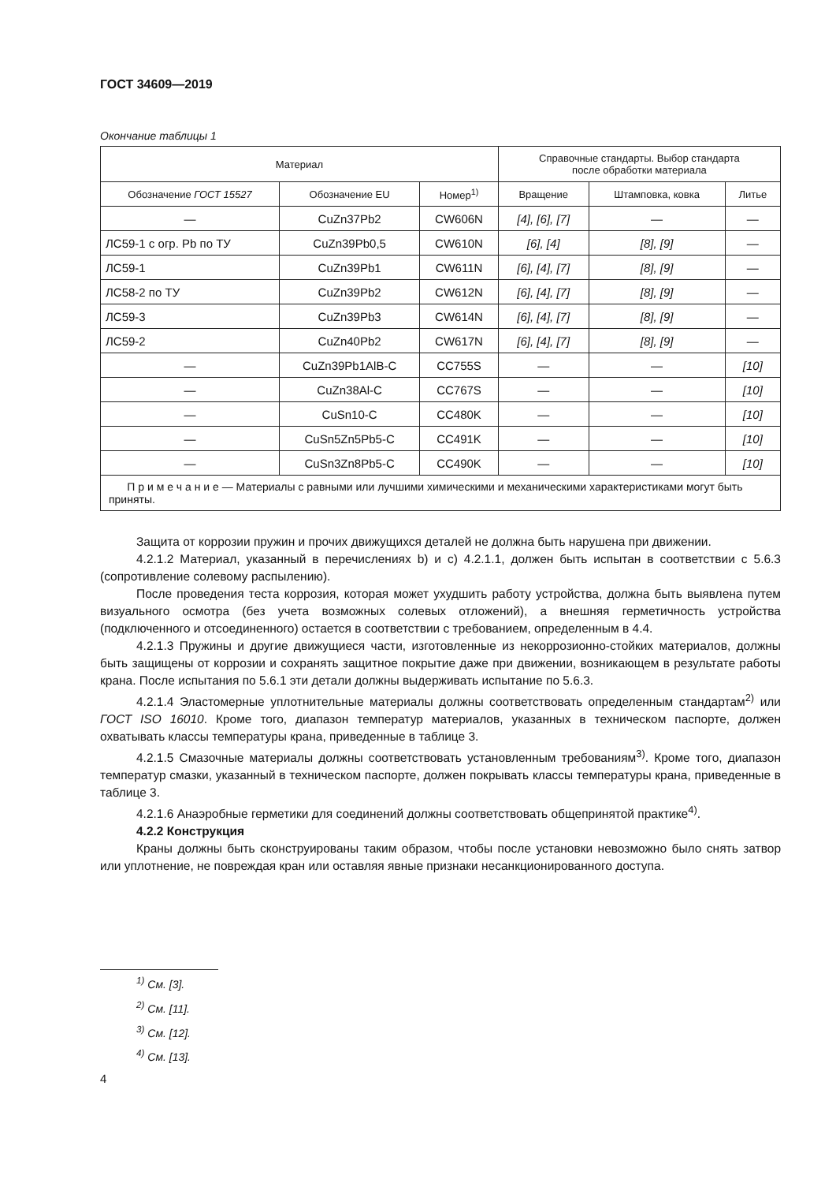ГОСТ 34609—2019
Окончание таблицы 1
| Материал | | | Справочные стандарты. Выбор стандарта после обработки материала | | |
| --- | --- | --- | --- | --- | --- |
| Обозначение ГОСТ 15527 | Обозначение EU | Номер<sup>1)</sup> | Вращение | Штамповка, ковка | Литье |
| — | CuZn37Pb2 | CW606N | [4], [6], [7] | — | — |
| ЛС59-1 с огр. Pb по ТУ | CuZn39Pb0,5 | CW610N | [6], [4] | [8], [9] | — |
| ЛС59-1 | CuZn39Pb1 | CW611N | [6], [4], [7] | [8], [9] | — |
| ЛС58-2 по ТУ | CuZn39Pb2 | CW612N | [6], [4], [7] | [8], [9] | — |
| ЛС59-3 | CuZn39Pb3 | CW614N | [6], [4], [7] | [8], [9] | — |
| ЛС59-2 | CuZn40Pb2 | CW617N | [6], [4], [7] | [8], [9] | — |
| — | CuZn39Pb1AlB-C | CC755S | — | — | [10] |
| — | CuZn38Al-C | CC767S | — | — | [10] |
| — | CuSn10-C | CC480K | — | — | [10] |
| — | CuSn5Zn5Pb5-C | CC491K | — | — | [10] |
| — | CuSn3Zn8Pb5-C | CC490K | — | — | [10] |
| П р и м е ч а н и е — Материалы с равными или лучшими химическими и механическими характеристиками могут быть приняты. | | | | | |
Защита от коррозии пружин и прочих движущихся деталей не должна быть нарушена при движении.
4.2.1.2 Материал, указанный в перечислениях b) и с) 4.2.1.1, должен быть испытан в соответствии с 5.6.3 (сопротивление солевому распылению).
После проведения теста коррозия, которая может ухудшить работу устройства, должна быть выявлена путем визуального осмотра (без учета возможных солевых отложений), а внешняя герметичность устройства (подключенного и отсоединенного) остается в соответствии с требованием, определенным в 4.4.
4.2.1.3 Пружины и другие движущиеся части, изготовленные из некоррозионно-стойких материалов, должны быть защищены от коррозии и сохранять защитное покрытие даже при движении, возникающем в результате работы крана. После испытания по 5.6.1 эти детали должны выдерживать испытание по 5.6.3.
4.2.1.4 Эластомерные уплотнительные материалы должны соответствовать определенным стандартам<sup>2)</sup> или ГОСТ ISO 16010. Кроме того, диапазон температур материалов, указанных в техническом паспорте, должен охватывать классы температуры крана, приведенные в таблице 3.
4.2.1.5 Смазочные материалы должны соответствовать установленным требованиям<sup>3)</sup>. Кроме того, диапазон температур смазки, указанный в техническом паспорте, должен покрывать классы температуры крана, приведенные в таблице 3.
4.2.1.6 Анаэробные герметики для соединений должны соответствовать общепринятой практике<sup>4)</sup>.
4.2.2 Конструкция
Краны должны быть сконструированы таким образом, чтобы после установки невозможно было снять затвор или уплотнение, не повреждая кран или оставляя явные признаки несанкционированного доступа.
<sup>1)</sup> См. [3].
<sup>2)</sup> См. [11].
<sup>3)</sup> См. [12].
<sup>4)</sup> См. [13].
4